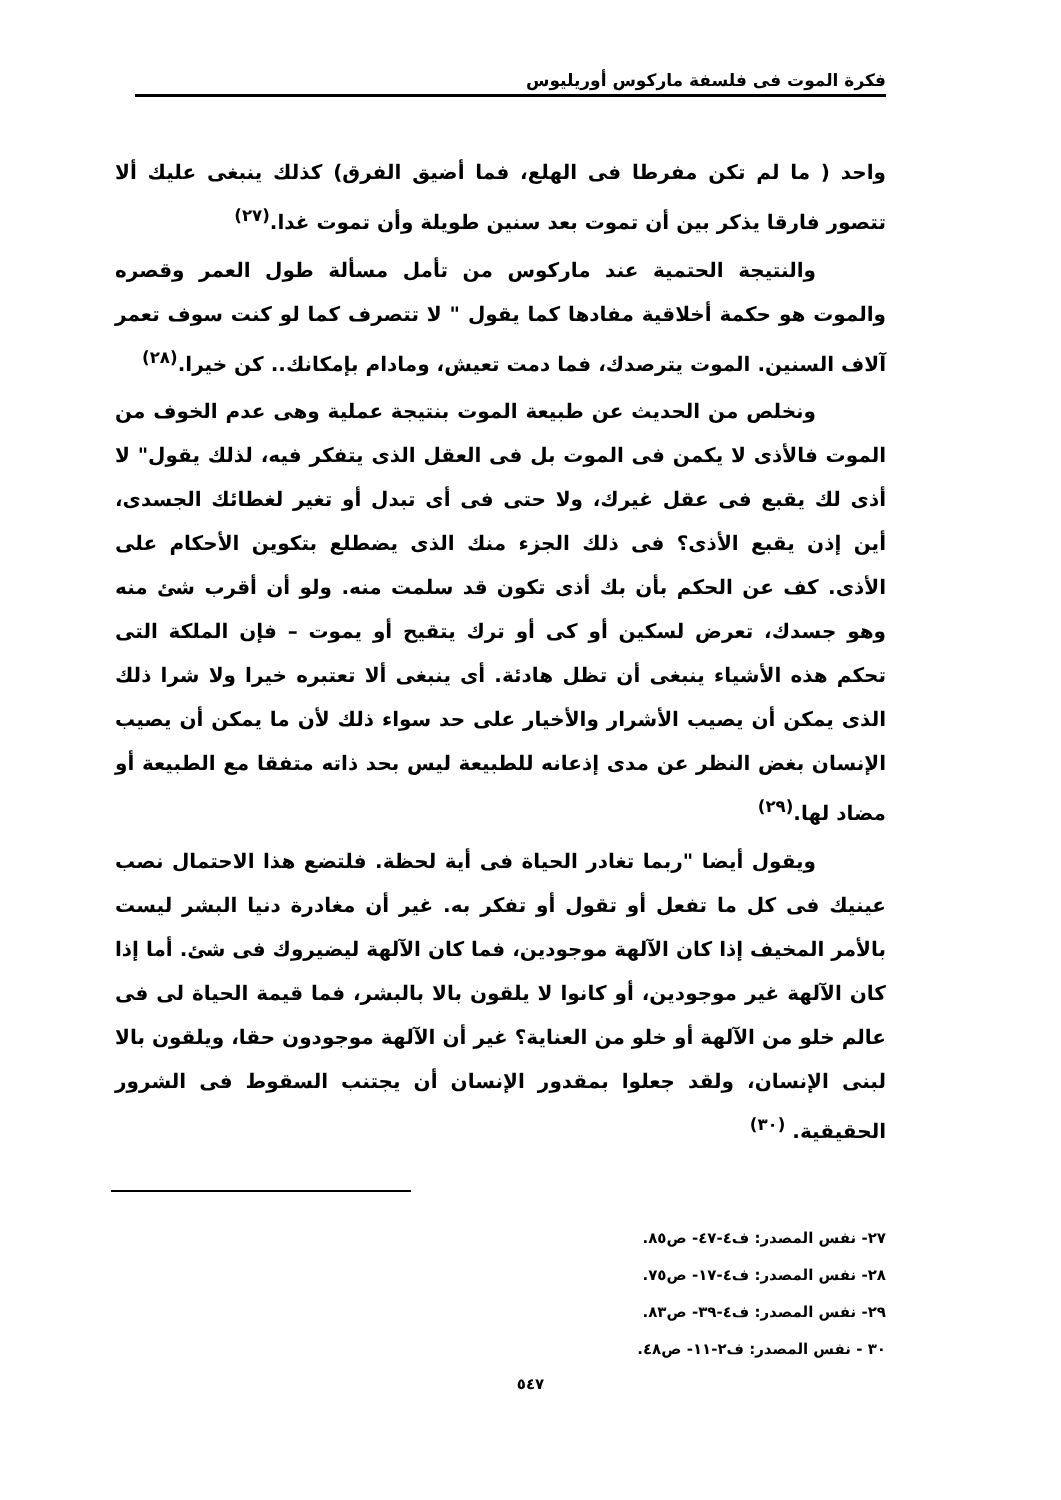فكرة الموت فى فلسفة ماركوس أوريليوس
واحد ( ما لم تكن مفرطا فى الهلع، فما أضيق الفرق) كذلك ينبغى عليك ألا تتصور فارقا يذكر بين أن تموت بعد سنين طويلة وأن تموت غدا.<sup>(٢٧)</sup>
والنتيجة الحتمية عند ماركوس من تأمل مسألة طول العمر وقصره والموت هو حكمة أخلاقية مفادها كما يقول " لا تتصرف كما لو كنت سوف تعمر آلاف السنين. الموت يترصدك، فما دمت تعيش، ومادام بإمكانك.. كن خيرا.<sup>(٢٨)</sup>
ونخلص من الحديث عن طبيعة الموت بنتيجة عملية وهى عدم الخوف من الموت فالأذى لا يكمن فى الموت بل فى العقل الذى يتفكر فيه، لذلك يقول" لا أذى لك يقبع فى عقل غيرك، ولا حتى فى أى تبدل أو تغير لغطائك الجسدى، أين إذن يقبع الأذى؟ فى ذلك الجزء منك الذى يضطلع بتكوين الأحكام على الأذى. كف عن الحكم بأن بك أذى تكون قد سلمت منه. ولو أن أقرب شئ منه وهو جسدك، تعرض لسكين أو كى أو ترك يتقيح أو يموت – فإن الملكة التى تحكم هذه الأشياء ينبغى أن تظل هادئة. أى ينبغى ألا تعتبره خيرا ولا شرا ذلك الذى يمكن أن يصيب الأشرار والأخيار على حد سواء ذلك لأن ما يمكن أن يصيب الإنسان بغض النظر عن مدى إذعانه للطبيعة ليس بحد ذاته متفقا مع الطبيعة أو مضاد لها.<sup>(٢٩)</sup>
ويقول أيضا "ربما تغادر الحياة فى أية لحظة. فلتضع هذا الاحتمال نصب عينيك فى كل ما تفعل أو تقول أو تفكر به. غير أن مغادرة دنيا البشر ليست بالأمر المخيف إذا كان الآلهة موجودين، فما كان الآلهة ليضيروك فى شئ. أما إذا كان الآلهة غير موجودين، أو كانوا لا يلقون بالا بالبشر، فما قيمة الحياة لى فى عالم خلو من الآلهة أو خلو من العناية؟ غير أن الآلهة موجودون حقا، ويلقون بالا لبنى الإنسان، ولقد جعلوا بمقدور الإنسان أن يجتنب السقوط فى الشرور الحقيقية. <sup>(٣٠)</sup>
٢٧- نفس المصدر: ف٤-٤٧- ص٨٥.
٢٨- نفس المصدر: ف٤-١٧- ص٧٥.
٢٩- نفس المصدر: ف٤-٣٩- ص٨٣.
٣٠ - نفس المصدر: ف٢-١١- ص٤٨.
٥٤٧